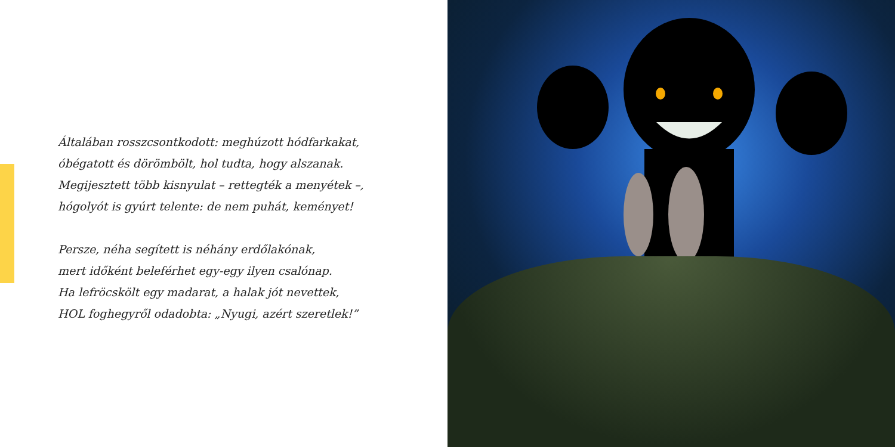Általában rosszcsontkodott: meghúzott hódfarkakat,
óbégatott és dörömbölt, hol tudta, hogy alszanak.
Megijesztett több kisnyulat – rettegték a menyétek –,
hógolyót is gyúrt telente: de nem puhát, keményet!
Persze, néha segített is néhány erdőlakónak,
mert időként beleférhet egy-egy ilyen csalónap.
Ha lefröcskölt egy madarat, a halak jót nevettek,
HOL foghegyről odadobta: „Nyugi, azért szeretlek!”